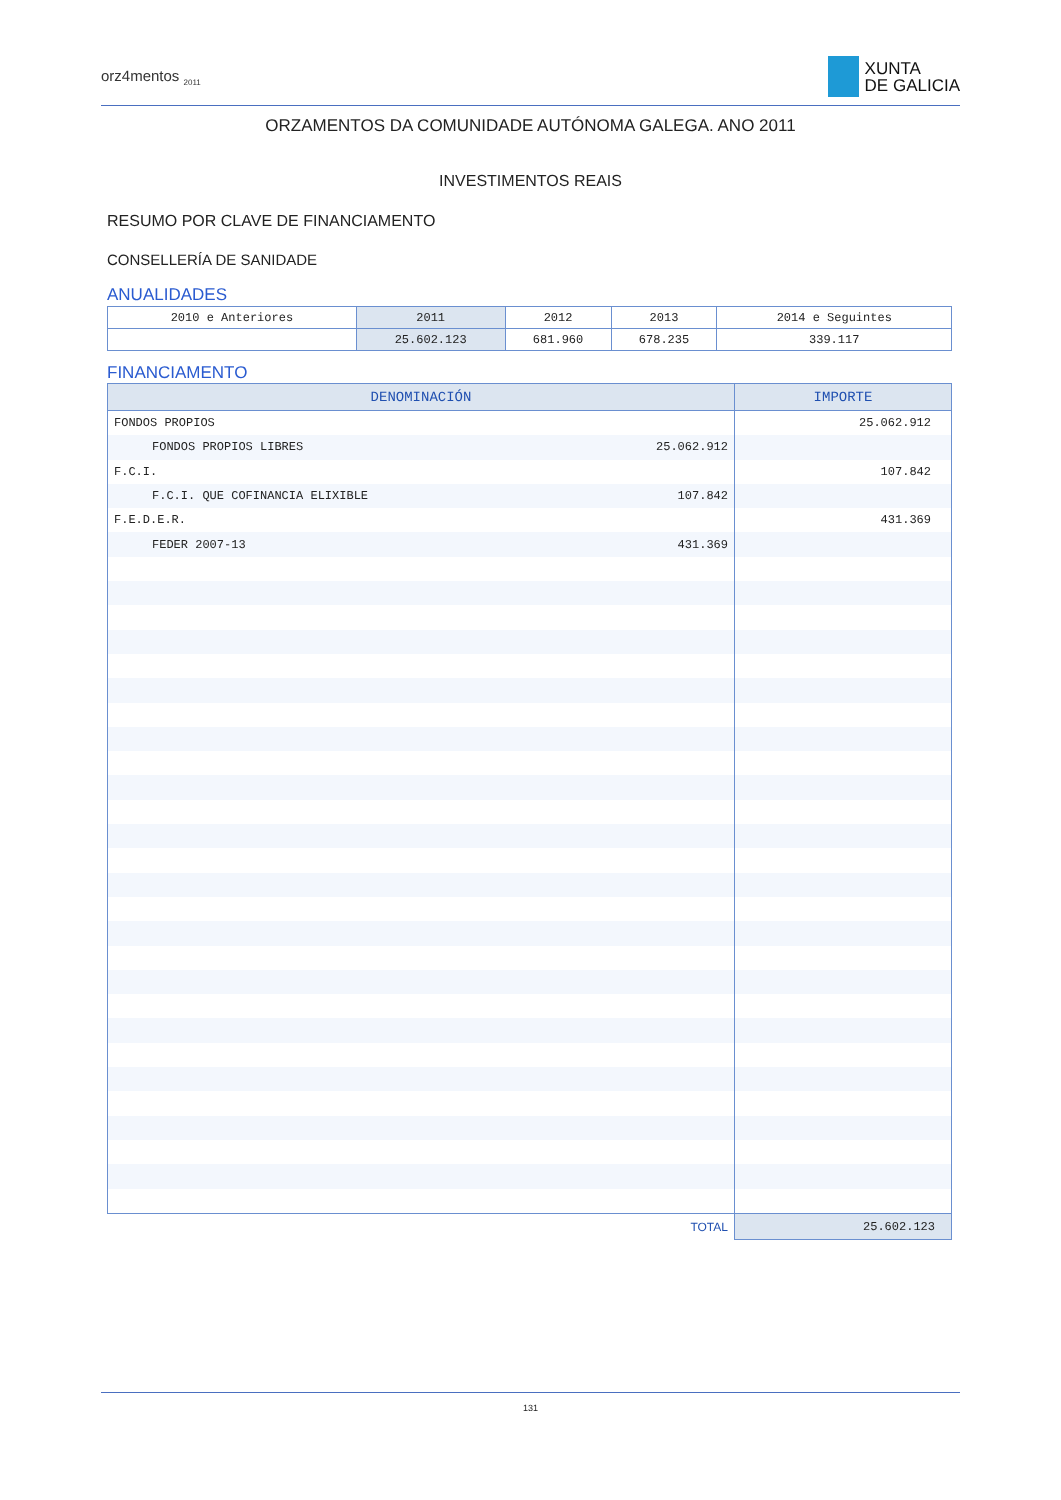orz4mentos <sub>2011</sub>
XUNTA
DE GALICIA
ORZAMENTOS DA COMUNIDADE AUTÓNOMA GALEGA. ANO 2011
INVESTIMENTOS REAIS
RESUMO POR CLAVE DE FINANCIAMENTO
CONSELLERÍA DE SANIDADE
ANUALIDADES
| 2010 e Anteriores | 2011 | 2012 | 2013 | 2014 e Seguintes |
| | 25.602.123 | 681.960 | 678.235 | 339.117 |
FINANCIAMENTO
| DENOMINACIÓN | IMPORTE |
| --- | --- |
| FONDOS PROPIOS | 25.062.912 |
| FONDOS PROPIOS LIBRES 25.062.912 | |
| F.C.I. | 107.842 |
| F.C.I. QUE COFINANCIA ELIXIBLE 107.842 | |
| F.E.D.E.R. | 431.369 |
| FEDER 2007-13 431.369 | |
| TOTAL | 25.602.123 |
131